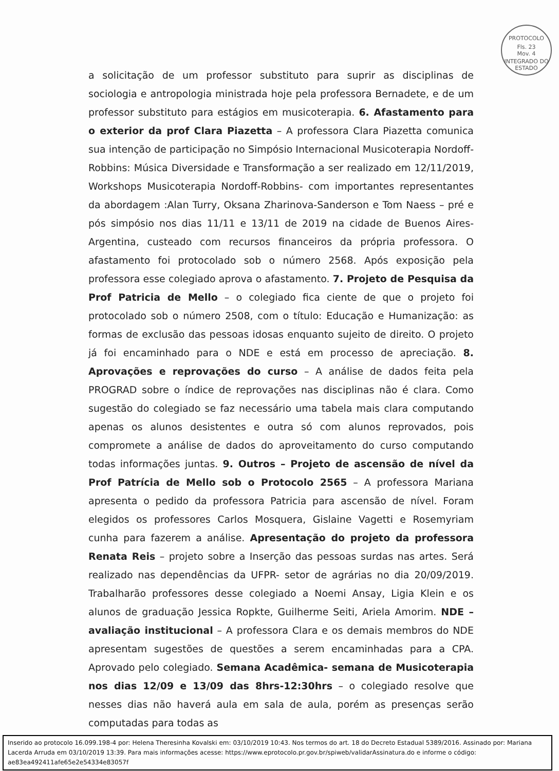PROTOCOLO
Fls. 23
Mov. 4
INTEGRADO DO ESTADO
a solicitação de um professor substituto para suprir as disciplinas de sociologia e antropologia ministrada hoje pela professora Bernadete, e de um professor substituto para estágios em musicoterapia. 6. Afastamento para o exterior da prof Clara Piazetta – A professora Clara Piazetta comunica sua intenção de participação no Simpósio Internacional Musicoterapia Nordoff-Robbins: Música Diversidade e Transformação a ser realizado em 12/11/2019, Workshops Musicoterapia Nordoff-Robbins- com importantes representantes da abordagem :Alan Turry, Oksana Zharinova-Sanderson e Tom Naess – pré e pós simpósio nos dias 11/11 e 13/11 de 2019 na cidade de Buenos Aires-Argentina, custeado com recursos financeiros da própria professora. O afastamento foi protocolado sob o número 2568. Após exposição pela professora esse colegiado aprova o afastamento. 7. Projeto de Pesquisa da Prof Patricia de Mello – o colegiado fica ciente de que o projeto foi protocolado sob o número 2508, com o título: Educação e Humanização: as formas de exclusão das pessoas idosas enquanto sujeito de direito. O projeto já foi encaminhado para o NDE e está em processo de apreciação. 8. Aprovações e reprovações do curso – A análise de dados feita pela PROGRAD sobre o índice de reprovações nas disciplinas não é clara. Como sugestão do colegiado se faz necessário uma tabela mais clara computando apenas os alunos desistentes e outra só com alunos reprovados, pois compromete a análise de dados do aproveitamento do curso computando todas informações juntas. 9. Outros – Projeto de ascensão de nível da Prof Patrícia de Mello sob o Protocolo 2565 – A professora Mariana apresenta o pedido da professora Patricia para ascensão de nível. Foram elegidos os professores Carlos Mosquera, Gislaine Vagetti e Rosemyriam cunha para fazerem a análise. Apresentação do projeto da professora Renata Reis – projeto sobre a Inserção das pessoas surdas nas artes. Será realizado nas dependências da UFPR- setor de agrárias no dia 20/09/2019. Trabalharão professores desse colegiado a Noemi Ansay, Ligia Klein e os alunos de graduação Jessica Ropkte, Guilherme Seiti, Ariela Amorim. NDE – avaliação institucional – A professora Clara e os demais membros do NDE apresentam sugestões de questões a serem encaminhadas para a CPA. Aprovado pelo colegiado. Semana Acadêmica- semana de Musicoterapia nos dias 12/09 e 13/09 das 8hrs-12:30hrs – o colegiado resolve que nesses dias não haverá aula em sala de aula, porém as presenças serão computadas para todas as
Inserido ao protocolo 16.099.198-4 por: Helena Theresinha Kovalski em: 03/10/2019 10:43. Nos termos do art. 18 do Decreto Estadual 5389/2016. Assinado por: Mariana Lacerda Arruda em 03/10/2019 13:39. Para mais informações acesse: https://www.eprotocolo.pr.gov.br/spiweb/validarAssinatura.do e informe o código: ae83ea492411afe65e2e54334e83057f